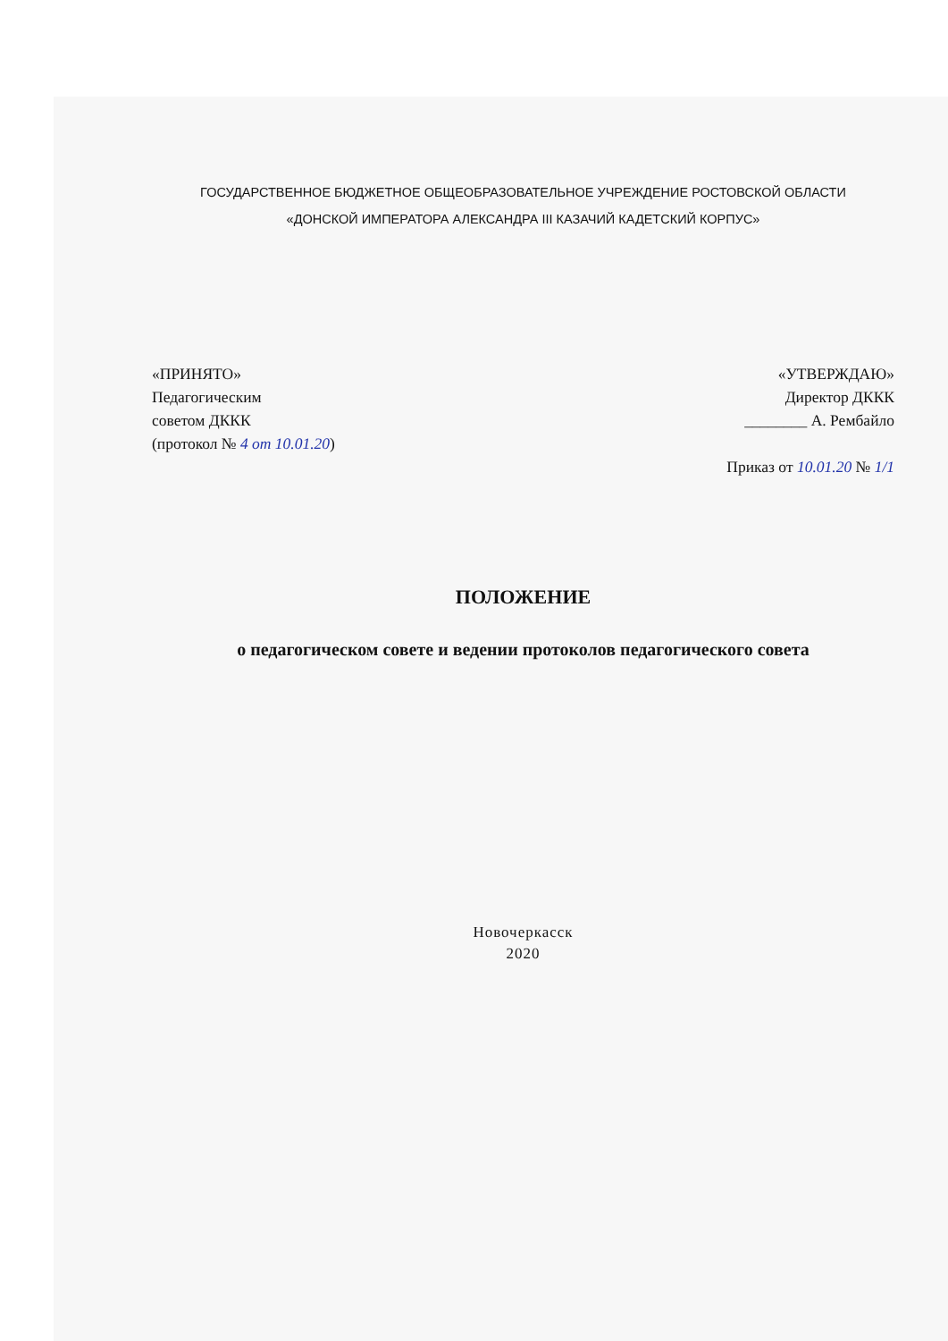ГОСУДАРСТВЕННОЕ БЮДЖЕТНОЕ ОБЩЕОБРАЗОВАТЕЛЬНОЕ УЧРЕЖДЕНИЕ РОСТОВСКОЙ ОБЛАСТИ
«ДОНСКОЙ ИМПЕРАТОРА АЛЕКСАНДРА III КАЗАЧИЙ КАДЕТСКИЙ КОРПУС»
«ПРИНЯТО»
Педагогическим
советом ДККК
(протокол № 4 от 10.01.20)
«УТВЕРЖДАЮ»
Директор ДККК
________ А. Рембайло
Приказ от 10.01.20 № 1/1
ПОЛОЖЕНИЕ
о педагогическом совете и ведении протоколов педагогического совета
Новочеркасск
2020